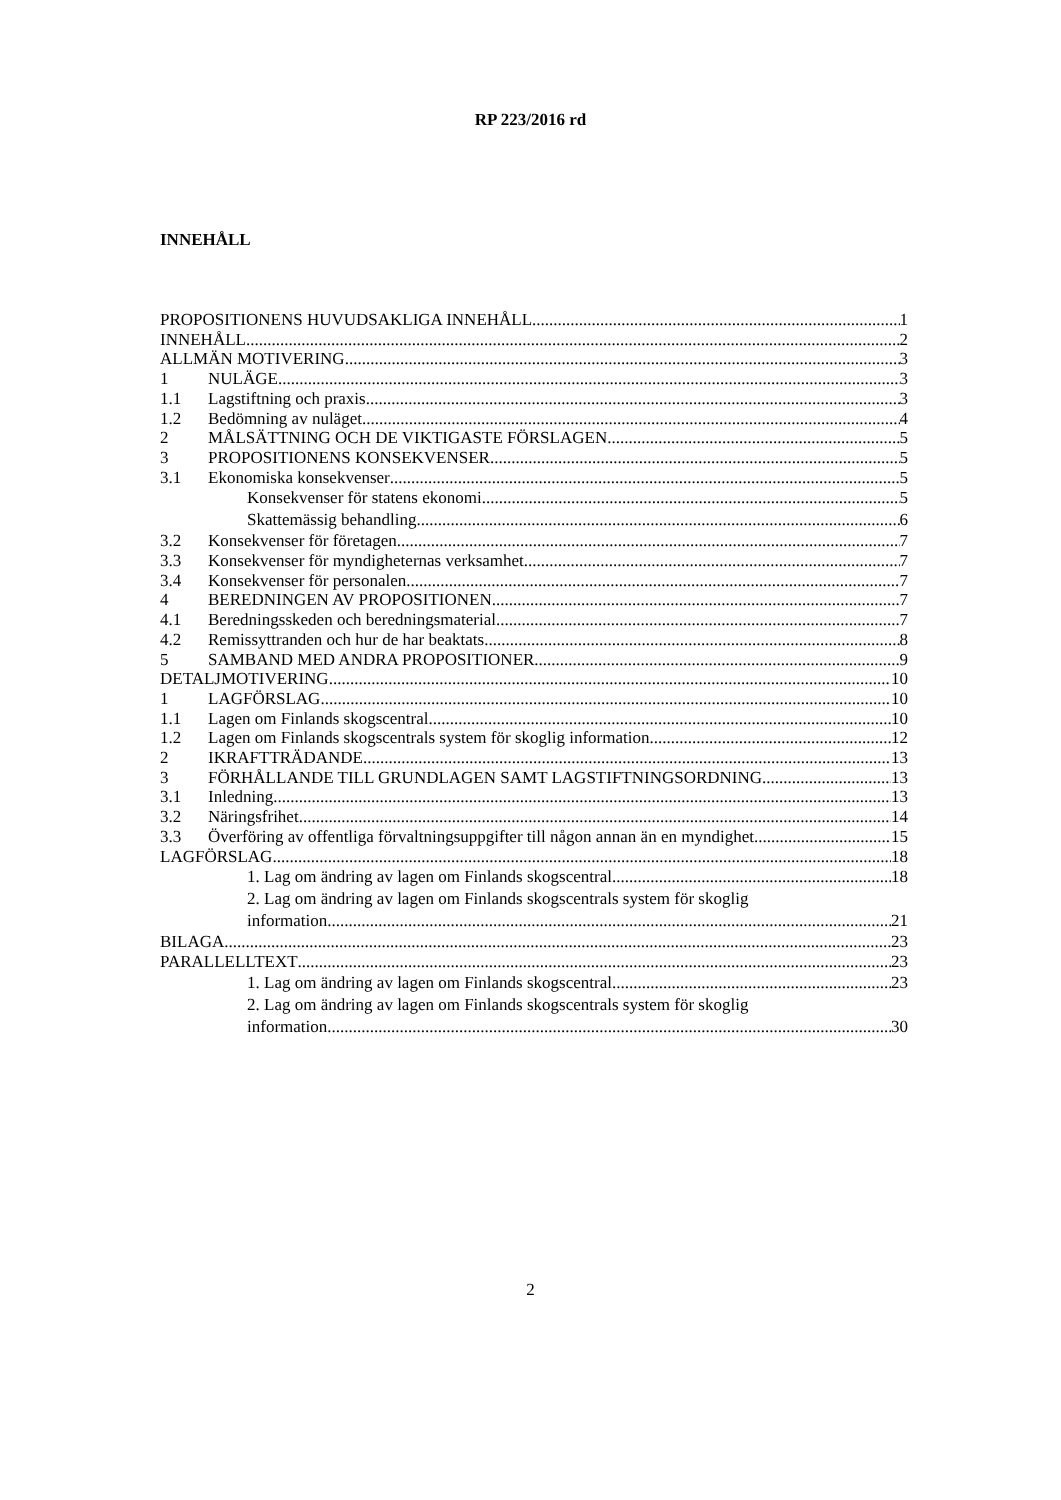RP 223/2016 rd
INNEHÅLL
PROPOSITIONENS HUVUDSAKLIGA INNEHÅLL 1
INNEHÅLL 2
ALLMÄN MOTIVERING 3
1 NULÄGE 3
1.1 Lagstiftning och praxis 3
1.2 Bedömning av nuläget 4
2 MÅLSÄTTNING OCH DE VIKTIGASTE FÖRSLAGEN 5
3 PROPOSITIONENS KONSEKVENSER 5
3.1 Ekonomiska konsekvenser 5
Konsekvenser för statens ekonomi 5
Skattemässig behandling 6
3.2 Konsekvenser för företagen 7
3.3 Konsekvenser för myndigheternas verksamhet 7
3.4 Konsekvenser för personalen 7
4 BEREDNINGEN AV PROPOSITIONEN 7
4.1 Beredningsskeden och beredningsmaterial 7
4.2 Remissyttranden och hur de har beaktats 8
5 SAMBAND MED ANDRA PROPOSITIONER 9
DETALJMOTIVERING 10
1 LAGFÖRSLAG 10
1.1 Lagen om Finlands skogscentral 10
1.2 Lagen om Finlands skogscentrals system för skoglig information 12
2 IKRAFTTRÄDANDE 13
3 FÖRHÅLLANDE TILL GRUNDLAGEN SAMT LAGSTIFTNINGSORDNING 13
3.1 Inledning 13
3.2 Näringsfrihet 14
3.3 Överföring av offentliga förvaltningsuppgifter till någon annan än en myndighet 15
LAGFÖRSLAG 18
1. Lag om ändring av lagen om Finlands skogscentral 18
2. Lag om ändring av lagen om Finlands skogscentrals system för skoglig
information 21
BILAGA 23
PARALLELLTEXT 23
1. Lag om ändring av lagen om Finlands skogscentral 23
2. Lag om ändring av lagen om Finlands skogscentrals system för skoglig
information 30
2